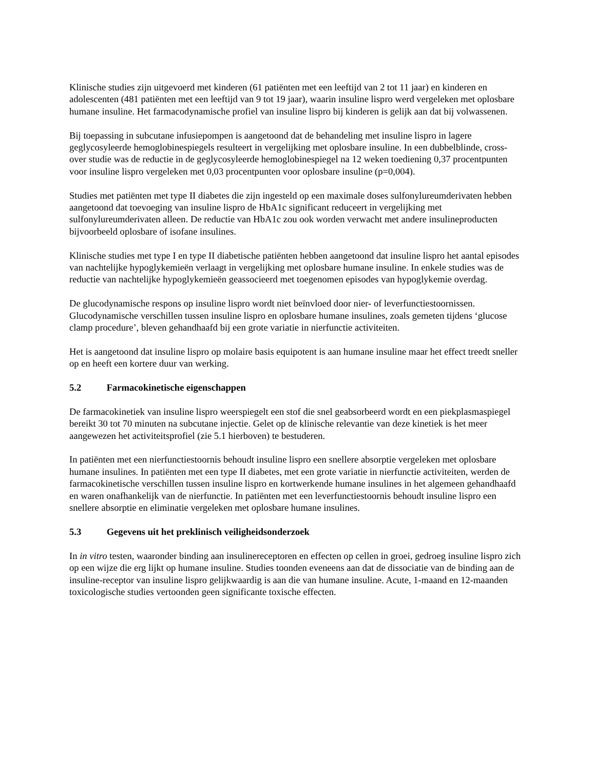Klinische studies zijn uitgevoerd met kinderen (61 patiënten met een leeftijd van 2 tot 11 jaar) en kinderen en adolescenten (481 patiënten met een leeftijd van 9 tot 19 jaar), waarin insuline lispro werd vergeleken met oplosbare humane insuline. Het farmacodynamische profiel van insuline lispro bij kinderen is gelijk aan dat bij volwassenen.
Bij toepassing in subcutane infusiepompen is aangetoond dat de behandeling met insuline lispro in lagere geglycosyleerde hemoglobinespiegels resulteert in vergelijking met oplosbare insuline. In een dubbelblinde, cross-over studie was de reductie in de geglycosyleerde hemoglobinespiegel na 12 weken toediening 0,37 procentpunten voor insuline lispro vergeleken met 0,03 procentpunten voor oplosbare insuline (p=0,004).
Studies met patiënten met type II diabetes die zijn ingesteld op een maximale doses sulfonylureumderivaten hebben aangetoond dat toevoeging van insuline lispro de HbA1c significant reduceert in vergelijking met sulfonylureumderivaten alleen. De reductie van HbA1c zou ook worden verwacht met andere insulineproducten bijvoorbeeld oplosbare of isofane insulines.
Klinische studies met type I en type II diabetische patiënten hebben aangetoond dat insuline lispro het aantal episodes van nachtelijke hypoglykemieën verlaagt in vergelijking met oplosbare humane insuline. In enkele studies was de reductie van nachtelijke hypoglykemieën geassocieerd met toegenomen episodes van hypoglykemie overdag.
De glucodynamische respons op insuline lispro wordt niet beïnvloed door nier- of leverfunctiestoornissen. Glucodynamische verschillen tussen insuline lispro en oplosbare humane insulines, zoals gemeten tijdens ‘glucose clamp procedure’, bleven gehandhaafd bij een grote variatie in nierfunctie activiteiten.
Het is aangetoond dat insuline lispro op molaire basis equipotent is aan humane insuline maar het effect treedt sneller op en heeft een kortere duur van werking.
5.2 Farmacokinetische eigenschappen
De farmacokinetiek van insuline lispro weerspiegelt een stof die snel geabsorbeerd wordt en een piekplasmaspiegel bereikt 30 tot 70 minuten na subcutane injectie. Gelet op de klinische relevantie van deze kinetiek is het meer aangewezen het activiteitsprofiel (zie 5.1 hierboven) te bestuderen.
In patiënten met een nierfunctiestoornis behoudt insuline lispro een snellere absorptie vergeleken met oplosbare humane insulines. In patiënten met een type II diabetes, met een grote variatie in nierfunctie activiteiten, werden de farmacokinetische verschillen tussen insuline lispro en kortwerkende humane insulines in het algemeen gehandhaafd en waren onafhankelijk van de nierfunctie. In patiënten met een leverfunctiestoornis behoudt insuline lispro een snellere absorptie en eliminatie vergeleken met oplosbare humane insulines.
5.3 Gegevens uit het preklinisch veiligheidsonderzoek
In in vitro testen, waaronder binding aan insulinereceptoren en effecten op cellen in groei, gedroeg insuline lispro zich op een wijze die erg lijkt op humane insuline. Studies toonden eveneens aan dat de dissociatie van de binding aan de insuline-receptor van insuline lispro gelijkwaardig is aan die van humane insuline. Acute, 1-maand en 12-maanden toxicologische studies vertoonden geen significante toxische effecten.